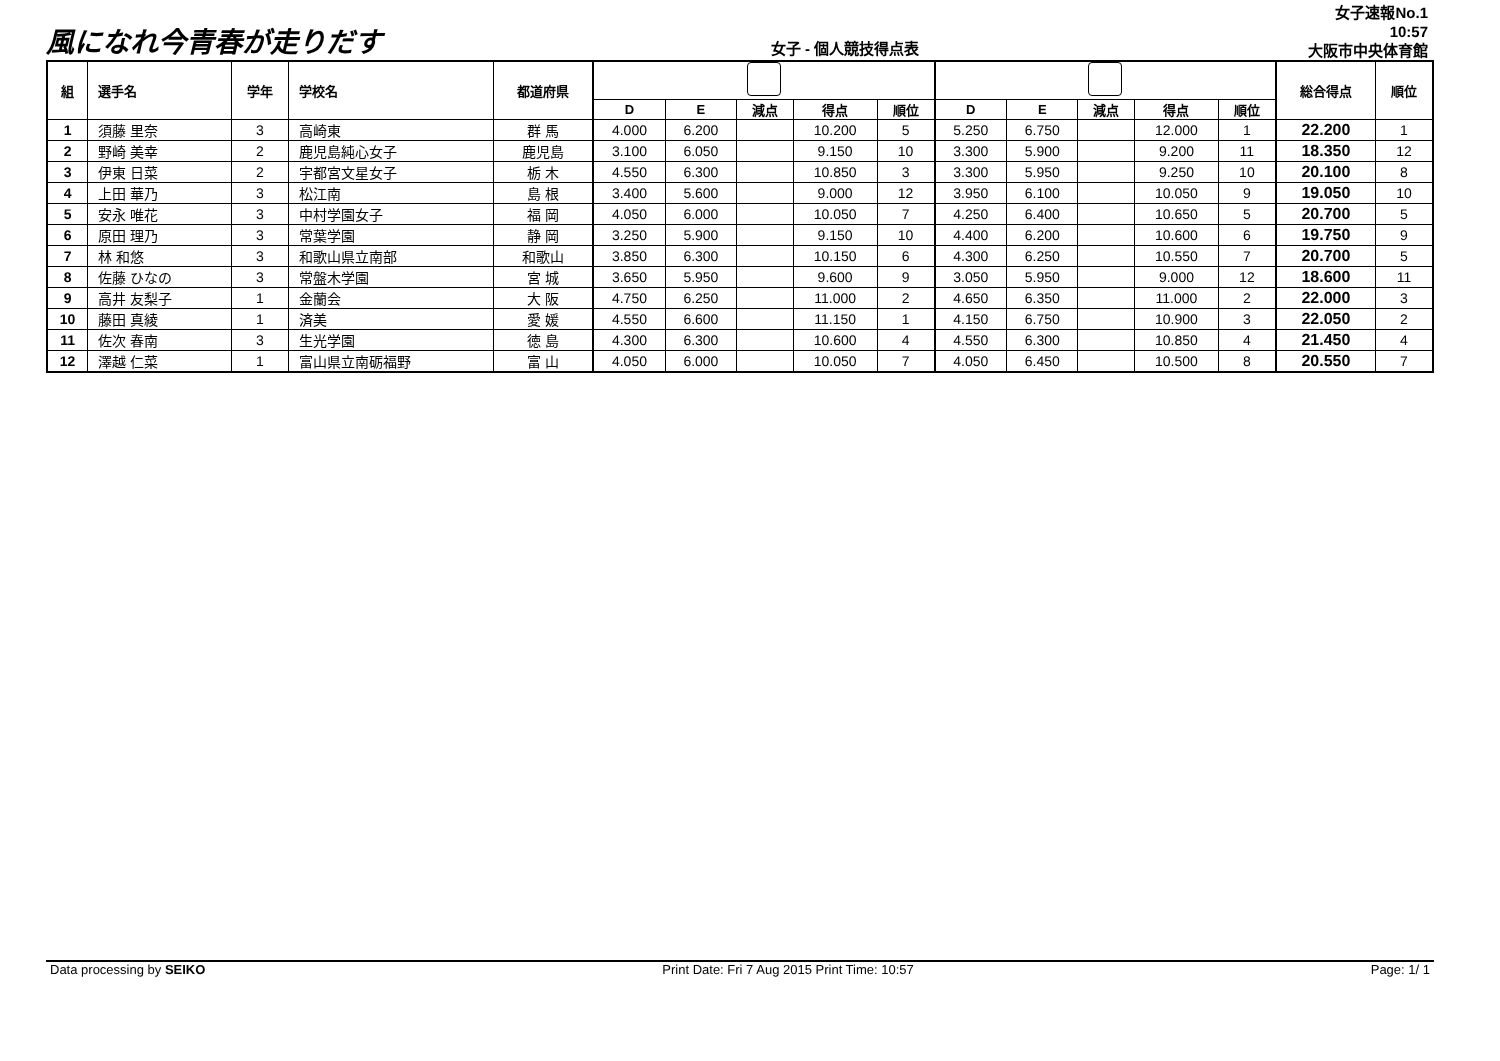風になれ今青春が走りだす
女子 - 個人競技得点表
女子速報No.1
10:57
大阪市中央体育館
| 組 | 選手名 | 学年 | 学校名 | 都道府県 | | | | | | | | | | | 総合得点 | 順位 |
| --- | --- | --- | --- | --- | --- | --- | --- | --- | --- | --- | --- | --- | --- | --- | --- | --- |
| | | | | | D | E | 減点 | 得点 | 順位 | D | E | 減点 | 得点 | 順位 | | |
| 1 | 須藤 里奈 | 3 | 高崎東 | 群 馬 | 4.000 | 6.200 | | 10.200 | 5 | 5.250 | 6.750 | | 12.000 | 1 | 22.200 | 1 |
| 2 | 野崎 美幸 | 2 | 鹿児島純心女子 | 鹿児島 | 3.100 | 6.050 | | 9.150 | 10 | 3.300 | 5.900 | | 9.200 | 11 | 18.350 | 12 |
| 3 | 伊東 日菜 | 2 | 宇都宮文星女子 | 栃 木 | 4.550 | 6.300 | | 10.850 | 3 | 3.300 | 5.950 | | 9.250 | 10 | 20.100 | 8 |
| 4 | 上田 華乃 | 3 | 松江南 | 島 根 | 3.400 | 5.600 | | 9.000 | 12 | 3.950 | 6.100 | | 10.050 | 9 | 19.050 | 10 |
| 5 | 安永 唯花 | 3 | 中村学園女子 | 福 岡 | 4.050 | 6.000 | | 10.050 | 7 | 4.250 | 6.400 | | 10.650 | 5 | 20.700 | 5 |
| 6 | 原田 理乃 | 3 | 常葉学園 | 静 岡 | 3.250 | 5.900 | | 9.150 | 10 | 4.400 | 6.200 | | 10.600 | 6 | 19.750 | 9 |
| 7 | 林 和悠 | 3 | 和歌山県立南部 | 和歌山 | 3.850 | 6.300 | | 10.150 | 6 | 4.300 | 6.250 | | 10.550 | 7 | 20.700 | 5 |
| 8 | 佐藤 ひなの | 3 | 常盤木学園 | 宮 城 | 3.650 | 5.950 | | 9.600 | 9 | 3.050 | 5.950 | | 9.000 | 12 | 18.600 | 11 |
| 9 | 高井 友梨子 | 1 | 金蘭会 | 大 阪 | 4.750 | 6.250 | | 11.000 | 2 | 4.650 | 6.350 | | 11.000 | 2 | 22.000 | 3 |
| 10 | 藤田 真綾 | 1 | 済美 | 愛 媛 | 4.550 | 6.600 | | 11.150 | 1 | 4.150 | 6.750 | | 10.900 | 3 | 22.050 | 2 |
| 11 | 佐次 春南 | 3 | 生光学園 | 徳 島 | 4.300 | 6.300 | | 10.600 | 4 | 4.550 | 6.300 | | 10.850 | 4 | 21.450 | 4 |
| 12 | 澤越 仁菜 | 1 | 富山県立南砺福野 | 富 山 | 4.050 | 6.000 | | 10.050 | 7 | 4.050 | 6.450 | | 10.500 | 8 | 20.550 | 7 |
Data processing by SEIKO Print Date: Fri 7 Aug 2015 Print Time: 10:57 Page: 1/ 1